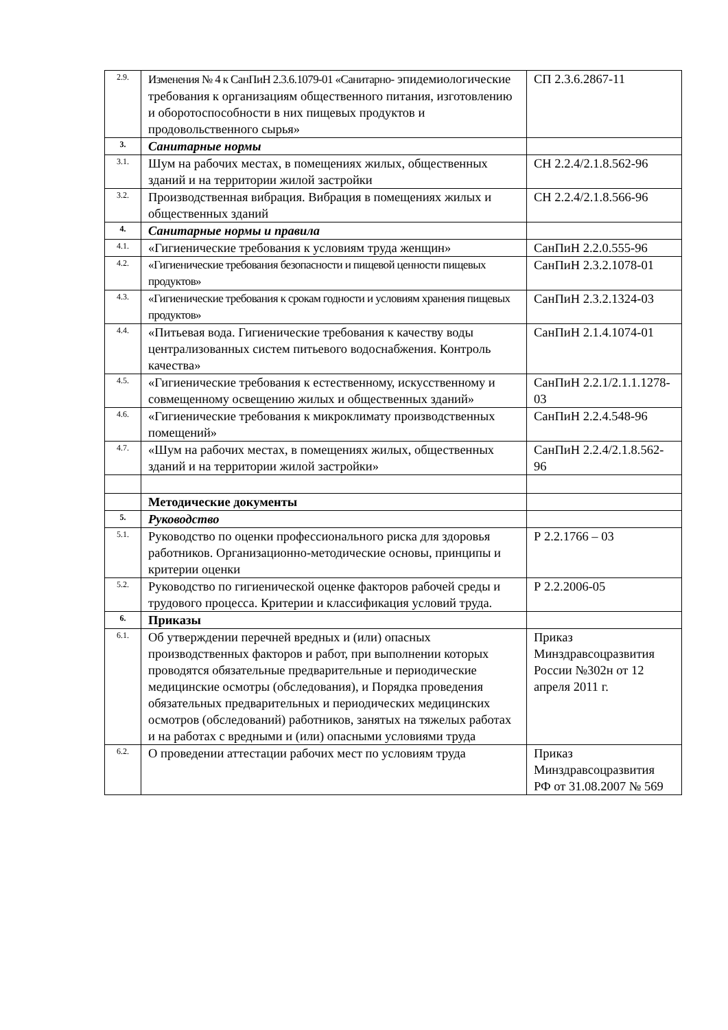| 2.9. | Изменения № 4 к СанПиН 2.3.6.1079-01 «Санитарно- эпидемиологические требования к организациям общественного питания, изготовлению и оборотоспособности в них пищевых продуктов и продовольственного сырья» | СП 2.3.6.2867-11 |
| 3. | Санитарные нормы | |
| 3.1. | Шум на рабочих местах, в помещениях жилых, общественных зданий и на территории жилой застройки | СН 2.2.4/2.1.8.562-96 |
| 3.2. | Производственная вибрация. Вибрация в помещениях жилых и общественных зданий | СН 2.2.4/2.1.8.566-96 |
| 4. | Санитарные нормы и правила | |
| 4.1. | «Гигиенические требования к условиям труда женщин» | СанПиН 2.2.0.555-96 |
| 4.2. | «Гигиенические требования безопасности и пищевой ценности пищевых продуктов» | СанПиН 2.3.2.1078-01 |
| 4.3. | «Гигиенические требования к срокам годности и условиям хранения пищевых продуктов» | СанПиН 2.3.2.1324-03 |
| 4.4. | «Питьевая вода. Гигиенические требования к качеству воды централизованных систем питьевого водоснабжения. Контроль качества» | СанПиН 2.1.4.1074-01 |
| 4.5. | «Гигиенические требования к естественному, искусственному и совмещенному освещению жилых и общественных зданий» | СанПиН 2.2.1/2.1.1.1278-03 |
| 4.6. | «Гигиенические требования к микроклимату производственных помещений» | СанПиН 2.2.4.548-96 |
| 4.7. | «Шум на рабочих местах, в помещениях жилых, общественных зданий и на территории жилой застройки» | СанПиН 2.2.4/2.1.8.562-96 |
| | Методические документы | |
| 5. | Руководство | |
| 5.1. | Руководство по оценки профессионального риска для здоровья работников. Организационно-методические основы, принципы и критерии оценки | Р 2.2.1766 – 03 |
| 5.2. | Руководство по гигиенической оценке факторов рабочей среды и трудового процесса. Критерии и классификация условий труда. | Р 2.2.2006-05 |
| 6. | Приказы | |
| 6.1. | Об утверждении перечней вредных и (или) опасных производственных факторов и работ, при выполнении которых проводятся обязательные предварительные и периодические медицинские осмотры (обследования), и Порядка проведения обязательных предварительных и периодических медицинских осмотров (обследований) работников, занятых на тяжелых работах и на работах с вредными и (или) опасными условиями труда | Приказ Минздравсоцразвития России №302н от 12 апреля 2011 г. |
| 6.2. | О проведении аттестации рабочих мест по условиям труда | Приказ Минздравсоцразвития РФ от 31.08.2007 № 569 |